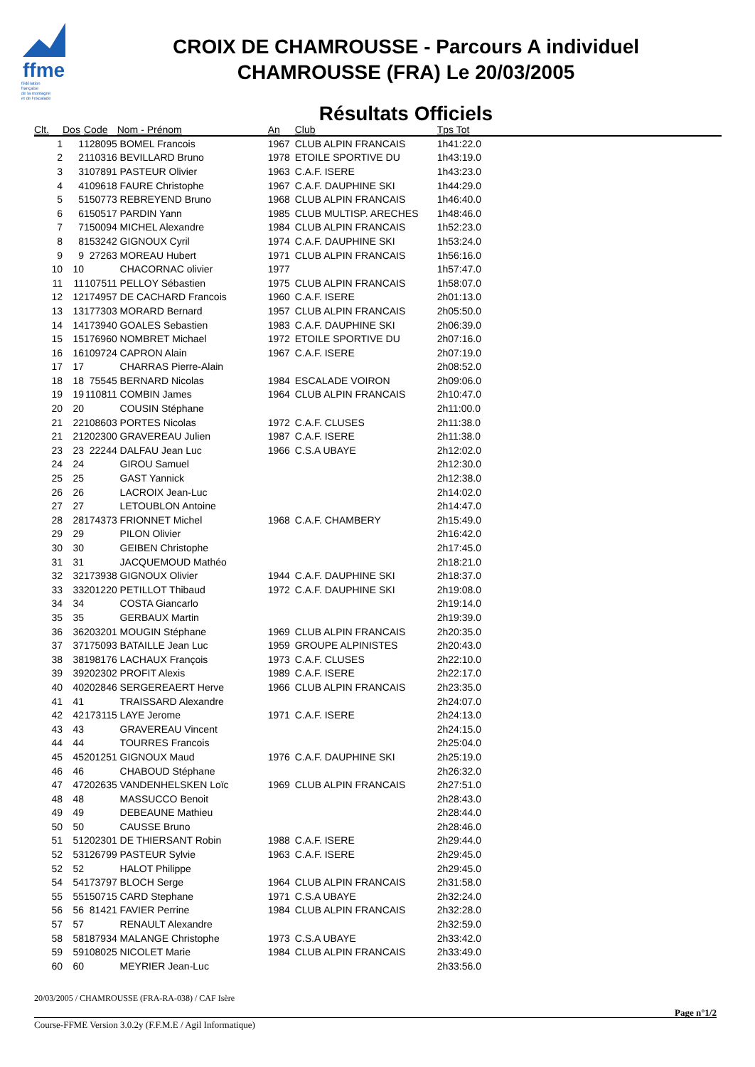ffme
fédération
française
de la montagne
et de l'escalade
CROIX DE CHAMROUSSE - Parcours A individuel
CHAMROUSSE (FRA) Le 20/03/2005
Résultats Officiels
| Clt. | Dos | Code | Nom - Prénom | An | Club | Tps Tot |
| --- | --- | --- | --- | --- | --- | --- |
| 1 | 1 | 128095 | BOMEL Francois | 1967 | CLUB ALPIN FRANCAIS | 1h41:22.0 |
| 2 | 2 | 110316 | BEVILLARD Bruno | 1978 | ETOILE SPORTIVE DU | 1h43:19.0 |
| 3 | 3 | 107891 | PASTEUR Olivier | 1963 | C.A.F. ISERE | 1h43:23.0 |
| 4 | 4 | 109618 | FAURE Christophe | 1967 | C.A.F. DAUPHINE SKI | 1h44:29.0 |
| 5 | 5 | 150773 | REBREYEND Bruno | 1968 | CLUB ALPIN FRANCAIS | 1h46:40.0 |
| 6 | 6 | 150517 | PARDIN Yann | 1985 | CLUB MULTISP. ARECHES | 1h48:46.0 |
| 7 | 7 | 150094 | MICHEL Alexandre | 1984 | CLUB ALPIN FRANCAIS | 1h52:23.0 |
| 8 | 8 | 153242 | GIGNOUX Cyril | 1974 | C.A.F. DAUPHINE SKI | 1h53:24.0 |
| 9 | 9 | 27263 | MOREAU Hubert | 1971 | CLUB ALPIN FRANCAIS | 1h56:16.0 |
| 10 | 10 | | CHACORNAC olivier | 1977 | | 1h57:47.0 |
| 11 | 11 | 107511 | PELLOY Sébastien | 1975 | CLUB ALPIN FRANCAIS | 1h58:07.0 |
| 12 | 12 | 174957 | DE CACHARD Francois | 1960 | C.A.F. ISERE | 2h01:13.0 |
| 13 | 13 | 177303 | MORARD Bernard | 1957 | CLUB ALPIN FRANCAIS | 2h05:50.0 |
| 14 | 14 | 173940 | GOALES Sebastien | 1983 | C.A.F. DAUPHINE SKI | 2h06:39.0 |
| 15 | 15 | 176960 | NOMBRET Michael | 1972 | ETOILE SPORTIVE DU | 2h07:16.0 |
| 16 | 16 | 109724 | CAPRON Alain | 1967 | C.A.F. ISERE | 2h07:19.0 |
| 17 | 17 | | CHARRAS Pierre-Alain | | | 2h08:52.0 |
| 18 | 18 | 75545 | BERNARD Nicolas | 1984 | ESCALADE VOIRON | 2h09:06.0 |
| 19 | 19 | 110811 | COMBIN James | 1964 | CLUB ALPIN FRANCAIS | 2h10:47.0 |
| 20 | 20 | | COUSIN Stéphane | | | 2h11:00.0 |
| 21 | 22 | 108603 | PORTES Nicolas | 1972 | C.A.F. CLUSES | 2h11:38.0 |
| 21 | 21 | 202300 | GRAVEREAU Julien | 1987 | C.A.F. ISERE | 2h11:38.0 |
| 23 | 23 | 22244 | DALFAU Jean Luc | 1966 | C.S.A UBAYE | 2h12:02.0 |
| 24 | 24 | | GIROU Samuel | | | 2h12:30.0 |
| 25 | 25 | | GAST Yannick | | | 2h12:38.0 |
| 26 | 26 | | LACROIX Jean-Luc | | | 2h14:02.0 |
| 27 | 27 | | LETOUBLON Antoine | | | 2h14:47.0 |
| 28 | 28 | 174373 | FRIONNET Michel | 1968 | C.A.F. CHAMBERY | 2h15:49.0 |
| 29 | 29 | | PILON Olivier | | | 2h16:42.0 |
| 30 | 30 | | GEIBEN Christophe | | | 2h17:45.0 |
| 31 | 31 | | JACQUEMOUD Mathéo | | | 2h18:21.0 |
| 32 | 32 | 173938 | GIGNOUX Olivier | 1944 | C.A.F. DAUPHINE SKI | 2h18:37.0 |
| 33 | 33 | 201220 | PETILLOT Thibaud | 1972 | C.A.F. DAUPHINE SKI | 2h19:08.0 |
| 34 | 34 | | COSTA Giancarlo | | | 2h19:14.0 |
| 35 | 35 | | GERBAUX Martin | | | 2h19:39.0 |
| 36 | 36 | 203201 | MOUGIN Stéphane | 1969 | CLUB ALPIN FRANCAIS | 2h20:35.0 |
| 37 | 37 | 175093 | BATAILLE Jean Luc | 1959 | GROUPE ALPINISTES | 2h20:43.0 |
| 38 | 38 | 198176 | LACHAUX François | 1973 | C.A.F. CLUSES | 2h22:10.0 |
| 39 | 39 | 202302 | PROFIT Alexis | 1989 | C.A.F. ISERE | 2h22:17.0 |
| 40 | 40 | 202846 | SERGEREAERT Herve | 1966 | CLUB ALPIN FRANCAIS | 2h23:35.0 |
| 41 | 41 | | TRAISSARD Alexandre | | | 2h24:07.0 |
| 42 | 42 | 173115 | LAYE Jerome | 1971 | C.A.F. ISERE | 2h24:13.0 |
| 43 | 43 | | GRAVEREAU Vincent | | | 2h24:15.0 |
| 44 | 44 | | TOURRES Francois | | | 2h25:04.0 |
| 45 | 45 | 201251 | GIGNOUX Maud | 1976 | C.A.F. DAUPHINE SKI | 2h25:19.0 |
| 46 | 46 | | CHABOUD Stéphane | | | 2h26:32.0 |
| 47 | 47 | 202635 | VANDENHELSKEN Loïc | 1969 | CLUB ALPIN FRANCAIS | 2h27:51.0 |
| 48 | 48 | | MASSUCCO Benoit | | | 2h28:43.0 |
| 49 | 49 | | DEBEAUNE Mathieu | | | 2h28:44.0 |
| 50 | 50 | | CAUSSE Bruno | | | 2h28:46.0 |
| 51 | 51 | 202301 | DE THIERSANT Robin | 1988 | C.A.F. ISERE | 2h29:44.0 |
| 52 | 53 | 126799 | PASTEUR Sylvie | 1963 | C.A.F. ISERE | 2h29:45.0 |
| 52 | 52 | | HALOT Philippe | | | 2h29:45.0 |
| 54 | 54 | 173797 | BLOCH Serge | 1964 | CLUB ALPIN FRANCAIS | 2h31:58.0 |
| 55 | 55 | 150715 | CARD Stephane | 1971 | C.S.A UBAYE | 2h32:24.0 |
| 56 | 56 | 81421 | FAVIER Perrine | 1984 | CLUB ALPIN FRANCAIS | 2h32:28.0 |
| 57 | 57 | | RENAULT Alexandre | | | 2h32:59.0 |
| 58 | 58 | 187934 | MALANGE Christophe | 1973 | C.S.A UBAYE | 2h33:42.0 |
| 59 | 59 | 108025 | NICOLET Marie | 1984 | CLUB ALPIN FRANCAIS | 2h33:49.0 |
| 60 | 60 | | MEYRIER Jean-Luc | | | 2h33:56.0 |
20/03/2005 / CHAMROUSSE (FRA-RA-038) / CAF Isère
Page n°1/2
Course-FFME Version 3.0.2y (F.F.M.E / Agil Informatique)